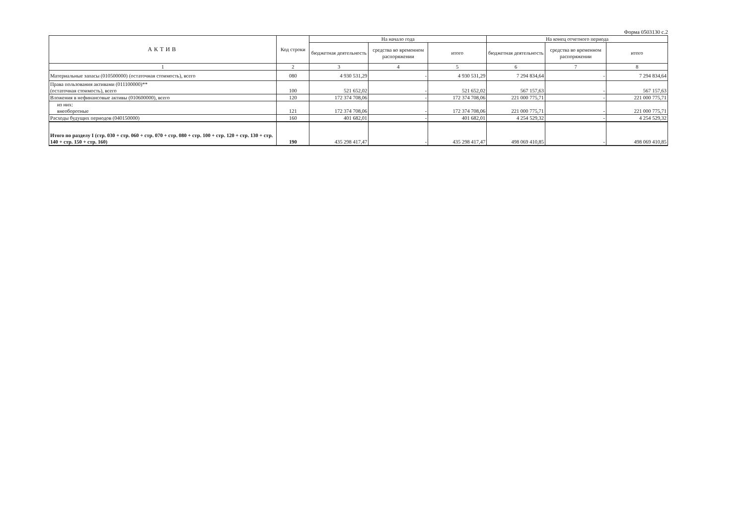Форма 0503130 с.2
| АКТИВ | Код строки | На начало года | | | На конец отчетного периода | | |
| --- | --- | --- | --- | --- | --- | --- | --- |
| | | бюджетная деятельность | средства во временном распоряжении | итого | бюджетная деятельность | средства во временном распоряжении | итого |
| 1 | 2 | 3 | 4 | 5 | 6 | 7 | 8 |
| Материальные запасы (010500000) (остаточная стоимость), всего | 080 | 4 930 531,29 | - | 4 930 531,29 | 7 294 834,64 | - | 7 294 834,64 |
| Права пользования активами (011100000)** (остаточная стоимость), всего | 100 | 521 652,02 | - | 521 652,02 | 567 157,63 | - | 567 157,63 |
| Вложения в нефинансовые активы (010600000), всего | 120 | 172 374 708,06 | - | 172 374 708,06 | 221 000 775,71 | - | 221 000 775,71 |
| из них: внеоборотные | 121 | 172 374 708,06 | - | 172 374 708,06 | 221 000 775,71 | - | 221 000 775,71 |
| Расходы будущих периодов (040150000) | 160 | 401 682,01 | - | 401 682,01 | 4 254 529,32 | - | 4 254 529,32 |
| Итого по разделу I (стр. 030 + стр. 060 + стр. 070 + стр. 080 + стр. 100 + стр. 120 + стр. 130 + стр. 140 + стр. 150 + стр. 160) | 190 | 435 298 417,47 | - | 435 298 417,47 | 498 069 410,85 | - | 498 069 410,85 |